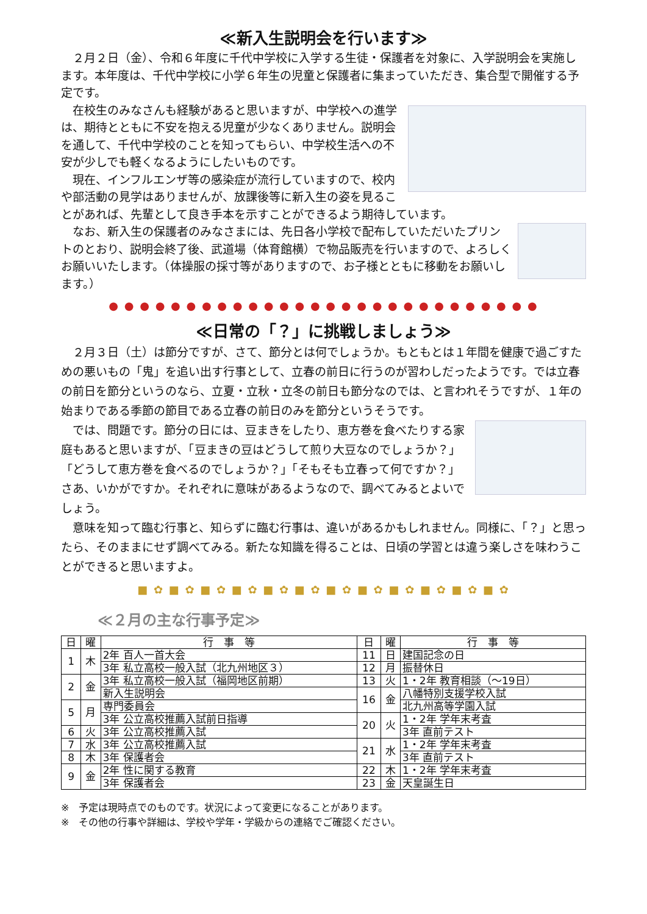≪新入生説明会を行います≫
２月２日（金）、令和６年度に千代中学校に入学する生徒・保護者を対象に、入学説明会を実施します。本年度は、千代中学校に小学６年生の児童と保護者に集まっていただき、集合型で開催する予定です。
在校生のみなさんも経験があると思いますが、中学校への進学は、期待とともに不安を抱える児童が少なくありません。説明会を通して、千代中学校のことを知ってもらい、中学校生活への不安が少しでも軽くなるようにしたいものです。
現在、インフルエンザ等の感染症が流行していますので、校内や部活動の見学はありませんが、放課後等に新入生の姿を見ることがあれば、先輩として良き手本を示すことができるよう期待しています。
なお、新入生の保護者のみなさまには、先日各小学校で配布していただいたプリントのとおり、説明会終了後、武道場（体育館横）で物品販売を行いますので、よろしくお願いいたします。（体操服の採寸等がありますので、お子様とともに移動をお願いします。）
● ● ● ● ● ● ● ● ● ● ● ● ● ● ● ● ● ● ● ● ● ● ● ● ● ● ● ●
≪日常の「？」に挑戦しましょう≫
２月３日（土）は節分ですが、さて、節分とは何でしょうか。もともとは１年間を健康で過ごすための悪いもの「鬼」を追い出す行事として、立春の前日に行うのが習わしだったようです。では立春の前日を節分というのなら、立夏・立秋・立冬の前日も節分なのでは、と言われそうですが、１年の始まりである季節の節目である立春の前日のみを節分というそうです。
では、問題です。節分の日には、豆まきをしたり、恵方巻を食べたりする家庭もあると思いますが、「豆まきの豆はどうして煎り大豆なのでしょうか？」「どうして恵方巻を食べるのでしょうか？」「そもそも立春って何ですか？」さあ、いかがですか。それぞれに意味があるようなので、調べてみるとよいでしょう。
意味を知って臨む行事と、知らずに臨む行事は、違いがあるかもしれません。同様に、「？」と思ったら、そのままにせず調べてみる。新たな知識を得ることは、日頃の学習とは違う楽しさを味わうことができると思いますよ。
■ ✿ ■ ✿ ■ ✿ ■ ✿ ■ ✿ ■ ✿ ■ ✿ ■ ✿ ■ ✿ ■ ✿ ■ ✿ ■ ✿
≪２月の主な行事予定≫
| 日 | 曜 | 行 事 等 | 日 | 曜 | 行 事 等 |
| --- | --- | --- | --- | --- | --- |
| 1 | 木 | 2年 百人一首大会 | 11 | 日 | 建国記念の日 |
| | | 3年 私立高校一般入試（北九州地区３） | 12 | 月 | 振替休日 |
| 2 | 金 | 3年 私立高校一般入試（福岡地区前期） | 13 | 火 | 1・2年 教育相談（～19日） |
| | | 新入生説明会 | 16 | 金 | 八幡特別支援学校入試 |
| 5 | 月 | 専門委員会 | | | 北九州高等学園入試 |
| | | 3年 公立高校推薦入試前日指導 | 20 | 火 | 1・2年 学年末考査 |
| 6 | 火 | 3年 公立高校推薦入試 | | | 3年 直前テスト |
| 7 | 水 | 3年 公立高校推薦入試 | 21 | 水 | 1・2年 学年末考査 |
| 8 | 木 | 3年 保護者会 | | | 3年 直前テスト |
| 9 | 金 | 2年 性に関する教育 | 22 | 木 | 1・2年 学年末考査 |
| | | 3年 保護者会 | 23 | 金 | 天皇誕生日 |
※　予定は現時点でのものです。状況によって変更になることがあります。
※　その他の行事や詳細は、学校や学年・学級からの連絡でご確認ください。